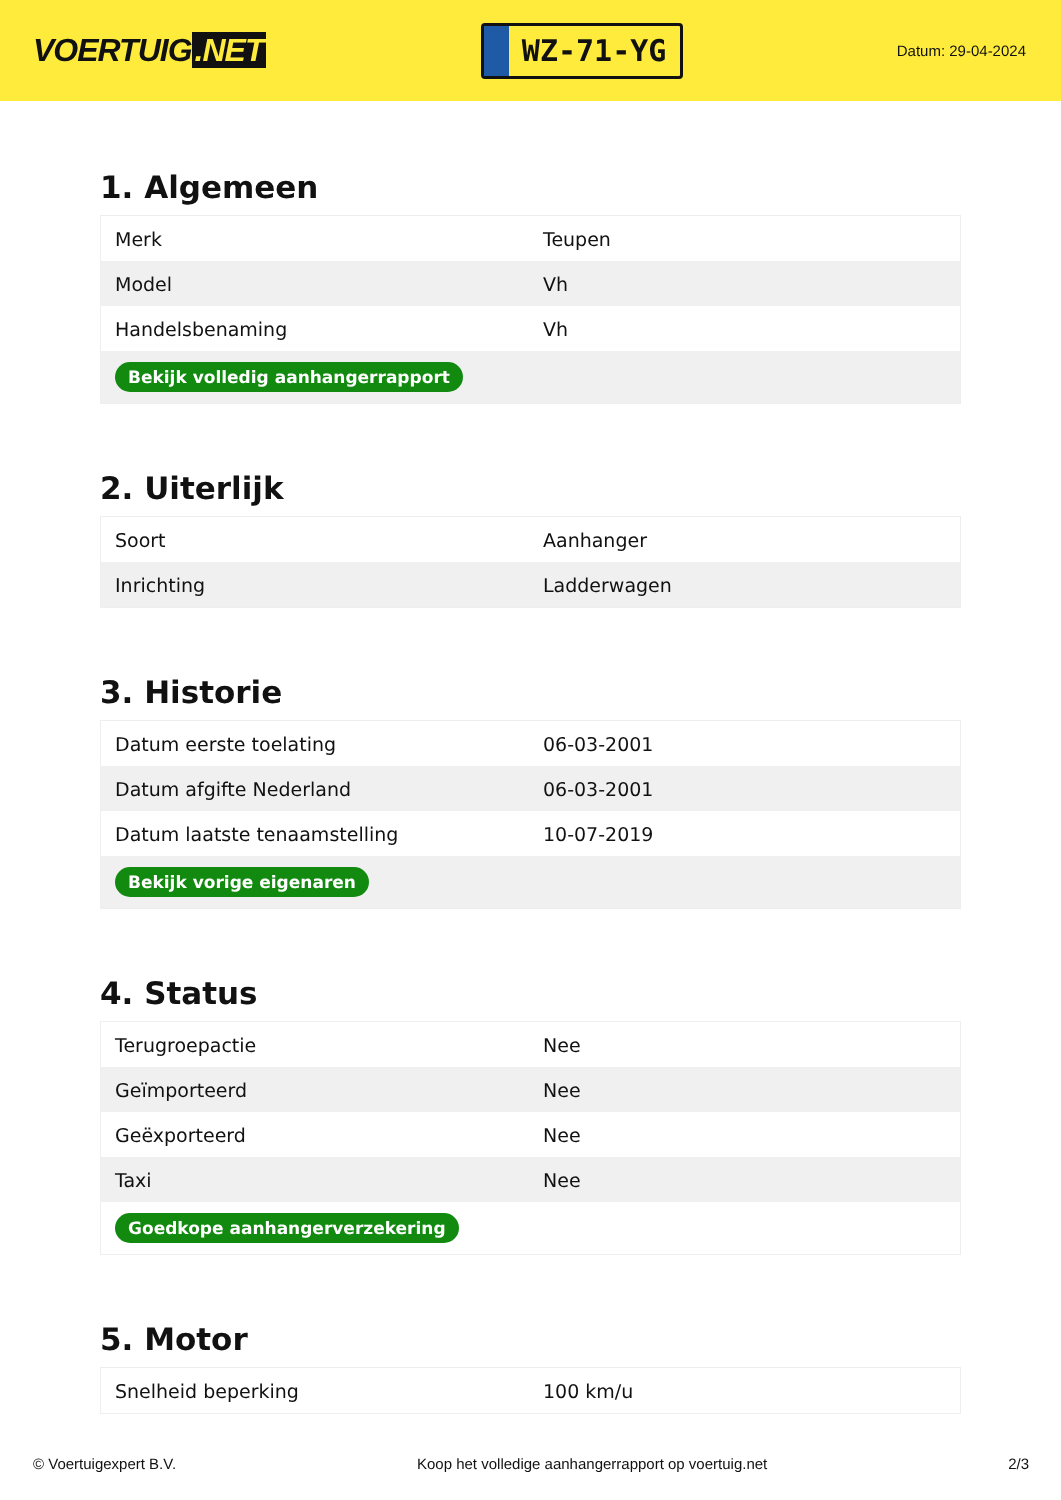VOERTUIG.NET
WZ-71-YG
Datum: 29-04-2024
1. Algemeen
| Merk | Teupen |
| Model | Vh |
| Handelsbenaming | Vh |
| Bekijk volledig aanhangerrapport | |
2. Uiterlijk
| Soort | Aanhanger |
| Inrichting | Ladderwagen |
3. Historie
| Datum eerste toelating | 06-03-2001 |
| Datum afgifte Nederland | 06-03-2001 |
| Datum laatste tenaamstelling | 10-07-2019 |
| Bekijk vorige eigenaren | |
4. Status
| Terugroepactie | Nee |
| Geïmporteerd | Nee |
| Geëxporteerd | Nee |
| Taxi | Nee |
| Goedkope aanhangerverzekering | |
5. Motor
| Snelheid beperking | 100 km/u |
© Voertuigexpert B.V. Koop het volledige aanhangerrapport op voertuig.net 2/3